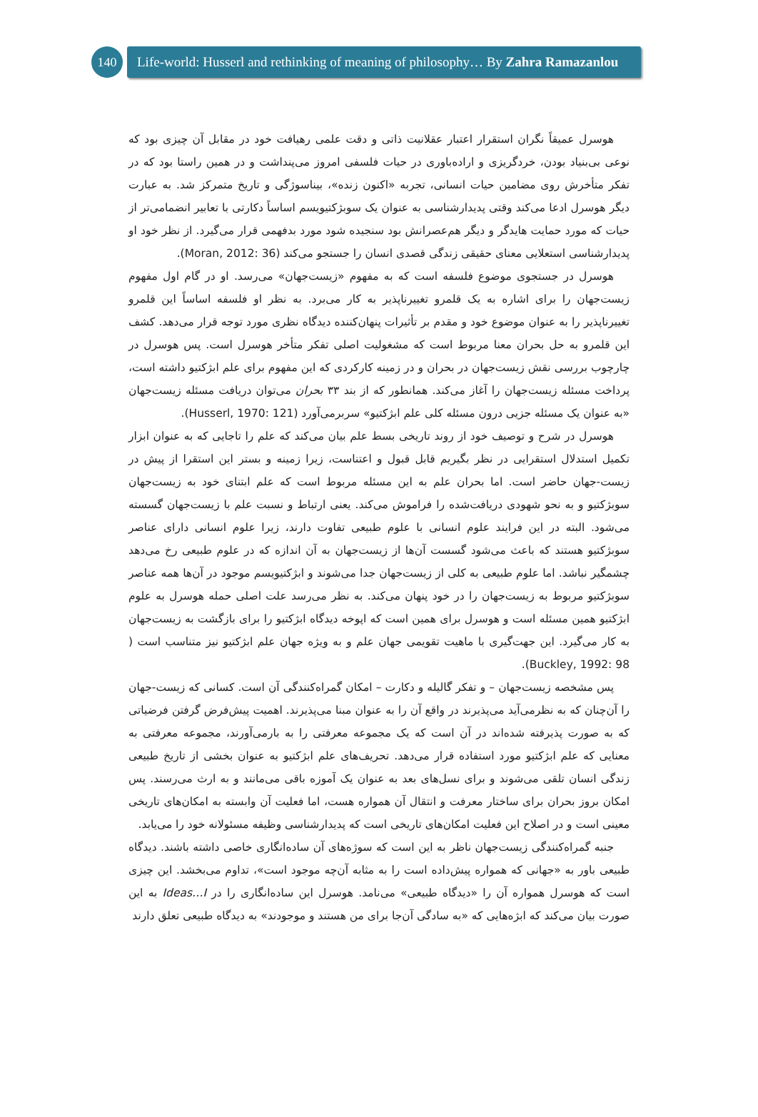140
Life-world: Husserl and rethinking of meaning of philosophy… By Zahra Ramazanlou
هوسرل عمیقاً نگران استقرار اعتبار عقلانیت ذاتی و دقت علمی رهیافت خود در مقابل آن چیزی بود که نوعی بی‌بنیاد بودن، خردگریزی و اراده‌باوری در حیات فلسفی امروز می‌پنداشت و در همین راستا بود که در تفکر متأخرش روی مضامین حیات انسانی، تجربه «اکنون زنده»، بیناسوژگی و تاریخ متمرکز شد. به عبارت دیگر هوسرل ادعا می‌کند وقتی پدیدارشناسی به عنوان یک سوبژکتیویسم اساساً دکارتی با تعابیر انضمامی‌تر از حیات که مورد حمایت هایدگر و دیگر هم‌عصرانش بود سنجیده شود مورد بدفهمی قرار می‌گیرد. از نظر خود او پدیدارشناسی استعلایی معنای حقیقی زندگی قصدی انسان را جستجو می‌کند (Moran, 2012: 36).
هوسرل در جستجوی موضوع فلسفه است که به مفهوم «زیست‌جهان» می‌رسد. او در گام اول مفهوم زیست‌جهان را برای اشاره به یک قلمرو تغییرناپذیر به کار می‌برد. به نظر او فلسفه اساساً این قلمرو تغییرناپذیر را به عنوان موضوع خود و مقدم بر تأثیرات پنهان‌کننده دیدگاه نظری مورد توجه قرار می‌دهد. کشف این قلمرو به حل بحران معنا مربوط است که مشغولیت اصلی تفکر متأخر هوسرل است. پس هوسرل در چارچوب بررسی نقش زیست‌جهان در بحران و در زمینه کارکردی که این مفهوم برای علم ابژکتیو داشته است، پرداخت مسئله زیست‌جهان را آغاز می‌کند. همانطور که از بند ۳۳ بحران می‌توان دریافت مسئله زیست‌جهان «به عنوان یک مسئله جزیی درون مسئله کلی علم ابژکتیو» سربرمی‌آورد (Husserl, 1970: 121).
هوسرل در شرح و توصیف خود از روند تاریخی بسط علم بیان می‌کند که علم را تاجایی که به عنوان ابزار تکمیل استدلال استقرایی در نظر بگیریم قابل قبول و اعتناست، زیرا زمینه و بستر این استقرا از پیش در زیست-جهان حاضر است. اما بحران علم به این مسئله مربوط است که علم ابتنای خود به زیست‌جهان سوبژکتیو و به نحو شهودی دریافت‌شده را فراموش می‌کند. یعنی ارتباط و نسبت علم با زیست‌جهان گسسته می‌شود. البته در این فرایند علوم انسانی با علوم طبیعی تفاوت دارند، زیرا علوم انسانی دارای عناصر سوبژکتیو هستند که باعث می‌شود گسست آن‌ها از زیست‌جهان به آن اندازه که در علوم طبیعی رخ می‌دهد چشمگیر نباشد. اما علوم طبیعی به کلی از زیست‌جهان جدا می‌شوند و ابژکتیویسم موجود در آن‌ها همه عناصر سوبژکتیو مربوط به زیست‌جهان را در خود پنهان می‌کند. به نظر می‌رسد علت اصلی حمله هوسرل به علوم ابژکتیو همین مسئله است و هوسرل برای همین است که اپوخه دیدگاه ابژکتیو را برای بازگشت به زیست‌جهان به کار می‌گیرد. این جهت‌گیری با ماهیت تقویمی جهان علم و به ویژه جهان علم ابژکتیو نیز متناسب است ( Buckley, 1992: 98).
پس مشخصه زیست‌جهان – و تفکر گالیله و دکارت – امکان گمراه‌کنندگی آن است. کسانی که زیست-جهان را آن‌چنان که به نظرمی‌آید می‌پذیرند در واقع آن را به عنوان مبنا می‌پذیرند. اهمیت پیش‌فرض گرفتن فرضیاتی که به صورت پذیرفته شده‌اند در آن است که یک مجموعه معرفتی را به بارمی‌آورند، مجموعه معرفتی به معنایی که علم ابژکتیو مورد استفاده قرار می‌دهد. تحریف‌های علم ابژکتیو به عنوان بخشی از تاریخ طبیعی زندگی انسان تلقی می‌شوند و برای نسل‌های بعد به عنوان یک آموزه باقی می‌مانند و به ارث می‌رسند. پس امکان بروز بحران برای ساختار معرفت و انتقال آن همواره هست، اما فعلیت آن وابسته به امکان‌های تاریخی معینی است و در اصلاح این فعلیت امکان‌های تاریخی است که پدیدارشناسی وظیفه مسئولانه خود را می‌یابد.
جنبه گمراه‌کنندگی زیست‌جهان ناظر به این است که سوژه‌های آن ساده‌انگاری خاصی داشته باشند. دیدگاه طبیعی باور به «جهانی که همواره پیش‌داده است را به مثابه آن‌چه موجود است»، تداوم می‌بخشد. این چیزی است که هوسرل همواره آن را «دیدگاه طبیعی» می‌نامد. هوسرل این ساده‌انگاری را در Ideas…I به این صورت بیان می‌کند که ابژه‌هایی که «به سادگی آن‌جا برای من هستند و موجودند» به دیدگاه طبیعی تعلق دارند